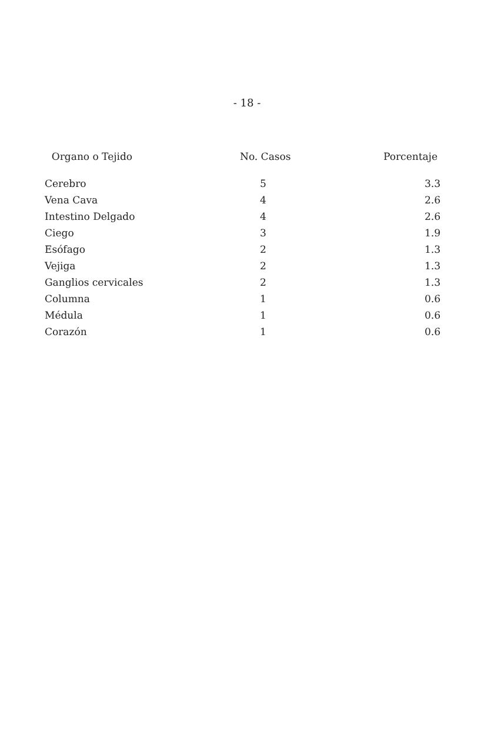- 18 -
| Organo o Tejido | No. Casos | Porcentaje |
| --- | --- | --- |
| Cerebro | 5 | 3.3 |
| Vena Cava | 4 | 2.6 |
| Intestino Delgado | 4 | 2.6 |
| Ciego | 3 | 1.9 |
| Esófago | 2 | 1.3 |
| Vejiga | 2 | 1.3 |
| Ganglios cervicales | 2 | 1.3 |
| Columna | 1 | 0.6 |
| Médula | 1 | 0.6 |
| Corazón | 1 | 0.6 |